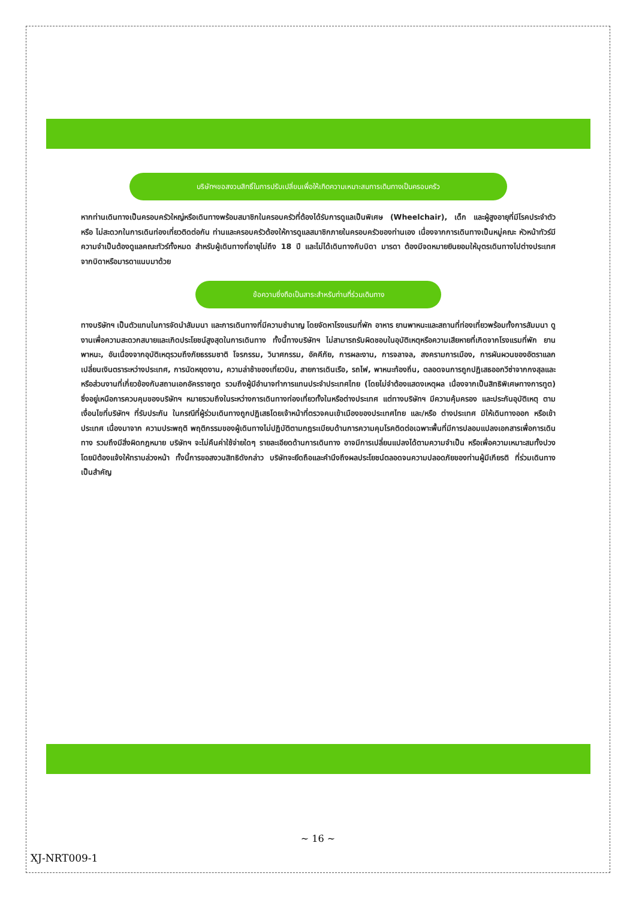บริษัทฯขอสงวนสิทธิ์ในการปรับเปลี่ยนเพื่อให้เกิดความเหมาะสมการเดินทางเป็นครอบครัว
หากท่านเดินทางเป็นครอบครัวใหญ่หรือเดินทางพร้อมสมาชิกในครอบครัวที่ต้องได้รับการดูแลเป็นพิเศษ (Wheelchair), เด็ก และผู้สูงอายุที่มีโรคประจำตัว หรือ ไม่สะดวกในการเดินท่องเที่ยวติดต่อกัน ท่านและครอบครัวต้องให้การดูแลสมาชิกภายในครอบครัวของท่านเอง เนื่องจากการเดินทางเป็นหมู่คณะ หัวหน้าทัวร์มีความจำเป็นต้องดูแลคณะทัวร์ทั้งหมด สำหรับผู้เดินทางที่อายุไม่ถึง 18 ปี และไม่ได้เดินทางกับบิดา มารดา ต้องมีจดหมายยินยอมให้บุตรเดินทางไปต่างประเทศจากบิดาหรือมารดาแนบมาด้วย
ข้อความซึ่งถือเป็นสาระสำหรับท่านที่ร่วมเดินทาง
ทางบริษัทฯ เป็นตัวแทนในการจัดนำสัมมนา และการเดินทางที่มีความชำนาญ โดยจัดหาโรงแรมที่พัก อาหาร ยานพาหนะและสถานที่ท่องเที่ยวพร้อมทั้งการสัมมนา ดูงานเพื่อความสะดวกสบายและเกิดประโยชน์สูงสุดในการเดินทาง ทั้งนี้ทางบริษัทฯ ไม่สามารถรับผิดชอบในอุบัติเหตุหรือความเสียหายที่เกิดจากโรงแรมที่พัก ยานพาหนะ, อันเนื่องจากอุบัติเหตุรวมถึงภัยธรรมชาติ โจรกรรม, วินาศกรรม, อัคคีภัย, การผละงาน, การจลาจล, สงครามการเมือง, การผันผวนของอัตราแลกเปลี่ยนเงินตราระหว่างประเทศ, การนัดหยุดงาน, ความล่าช้าของเที่ยวบิน, สายการเดินเรือ, รถไฟ, พาหนะท้องถิ่น, ตลอดจนการถูกปฏิเสธออกวีซ่าจากกงสุลและหรือส่วนงานที่เกี่ยวข้องกับสถานเอกอัครราชทูต รวมถึงผู้มีอำนาจทำการแทนประจำประเทศไทย (โดยไม่จำต้องแสดงเหตุผล เนื่องจากเป็นสิทธิพิเศษทางการทูต) ซึ่งอยู่เหนือการควบคุมของบริษัทฯ หมายรวมถึงในระหว่างการเดินทางท่องเที่ยวทั้งในหรือต่างประเทศ แต่ทางบริษัทฯ มีความคุ้มครอง และประกันอุบัติเหตุ ตามเงื่อนไขที่บริษัทฯ ที่รับประกัน ในกรณีที่ผู้ร่วมเดินทางถูกปฏิเสธโดยเจ้าหน้าที่ตรวจคนเข้าเมืองของประเทศไทย และ/หรือ ต่างประเทศ มิให้เดินทางออก หรือเข้าประเทศ เนื่องมาจาก ความประพฤติ พฤติกรรมของผู้เดินทางไม่ปฏิบัติตามกฎระเบียบด้านการความคุมโรคติดต่อเฉพาะพื้นที่มีการปลอมแปลงเอกสารเพื่อการเดินทาง รวมถึงมีสิ่งผิดกฎหมาย บริษัทฯ จะไม่คืนค่าใช้จ่ายใดๆ รายละเอียดด้านการเดินทาง อาจมีการเปลี่ยนแปลงได้ตามความจำเป็น หรือเพื่อความเหมาะสมทั้งปวง โดยมิต้องแจ้งให้ทราบล่วงหน้า ทั้งนี้การขอสงวนสิทธิดังกล่าว บริษัทจะยึดถือและคำนึงถึงผลประโยชน์ตลอดจนความปลอดภัยของท่านผู้มีเกียรติ ที่ร่วมเดินทางเป็นสำคัญ
~ 16 ~
XJ-NRT009-1